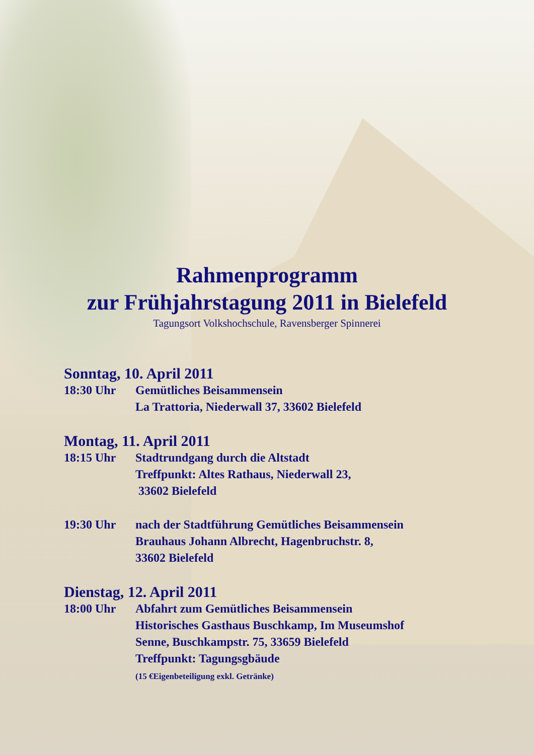Rahmenprogramm
zur Frühjahrstagung 2011 in Bielefeld
Tagungsort Volkshochschule, Ravensberger Spinnerei
Sonntag, 10. April 2011
18:30 Uhr Gemütliches Beisammensein
La Trattoria, Niederwall 37, 33602 Bielefeld
Montag, 11. April 2011
18:15 Uhr Stadtrundgang durch die Altstadt
Treffpunkt: Altes Rathaus, Niederwall 23,
33602 Bielefeld
19:30 Uhr nach der Stadtführung Gemütliches Beisammensein
Brauhaus Johann Albrecht, Hagenbruchstr. 8,
33602 Bielefeld
Dienstag, 12. April 2011
18:00 Uhr Abfahrt zum Gemütliches Beisammensein
Historisches Gasthaus Buschkamp, Im Museumshof
Senne, Buschkampstr. 75, 33659 Bielefeld
Treffpunkt: Tagungsgbäude
(15 €Eigenbeteiligung exkl. Getränke)